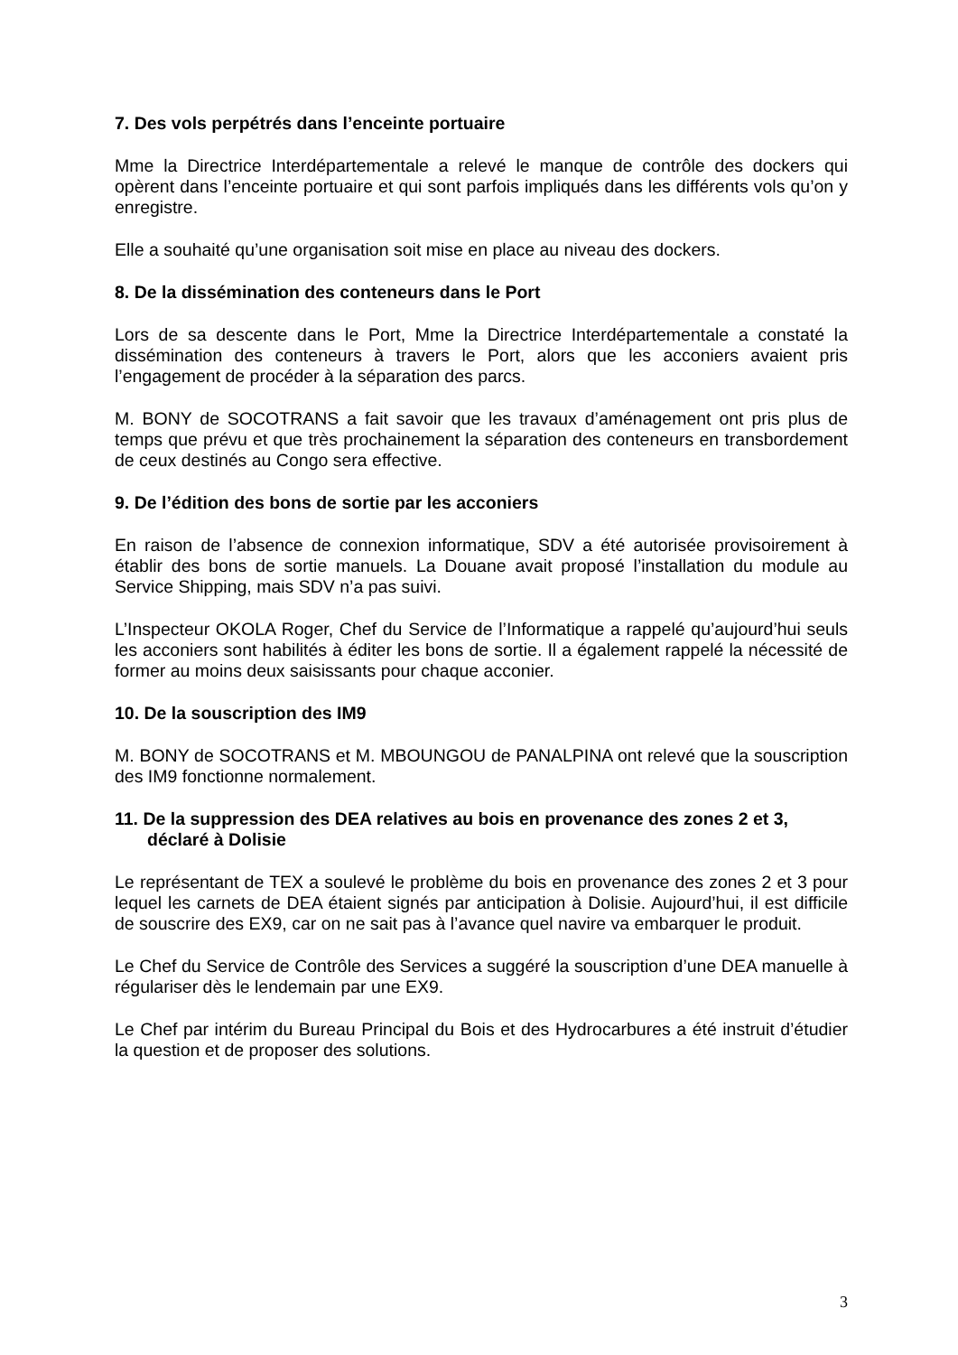7. Des vols perpétrés dans l’enceinte portuaire
Mme la Directrice Interdépartementale a relevé le manque de contrôle des dockers qui opèrent dans l’enceinte portuaire et qui sont parfois impliqués dans les différents vols qu’on y enregistre.
Elle a souhaité qu’une organisation soit mise en place au niveau des dockers.
8. De la dissémination des conteneurs dans le Port
Lors de sa descente dans le Port, Mme la Directrice Interdépartementale a constaté la dissémination des conteneurs à travers le Port, alors que les acconiers avaient pris l’engagement de procéder à la séparation des parcs.
M. BONY de SOCOTRANS a fait savoir que les travaux d’aménagement ont pris plus de temps que prévu et que très prochainement la séparation des conteneurs en transbordement de ceux destinés au Congo sera effective.
9. De l’édition des bons de sortie par les acconiers
En raison de l’absence de connexion informatique, SDV a été autorisée provisoirement à établir des bons de sortie manuels. La Douane avait proposé l’installation du module au Service Shipping, mais SDV n’a pas suivi.
L’Inspecteur OKOLA Roger, Chef du Service de l’Informatique a rappelé qu’aujourd’hui seuls les acconiers sont habilités à éditer les bons de sortie. Il a également rappelé la nécessité de former au moins deux saisissants pour chaque acconier.
10. De la souscription des IM9
M. BONY de SOCOTRANS et M. MBOUNGOU de PANALPINA ont relevé que la souscription des IM9 fonctionne normalement.
11. De la suppression des DEA relatives au bois en provenance des zones 2 et 3, déclaré à Dolisie
Le représentant de TEX a soulevé le problème du bois en provenance des zones 2 et 3 pour lequel les carnets de DEA étaient signés par anticipation à Dolisie. Aujourd’hui, il est difficile de souscrire des EX9, car on ne sait pas à l’avance quel navire va embarquer le produit.
Le Chef du Service de Contrôle des Services a suggéré la souscription d’une DEA manuelle à régulariser dès le lendemain par une EX9.
Le Chef par intérim du Bureau Principal du Bois et des Hydrocarbures a été instruit d’étudier la question et de proposer des solutions.
3